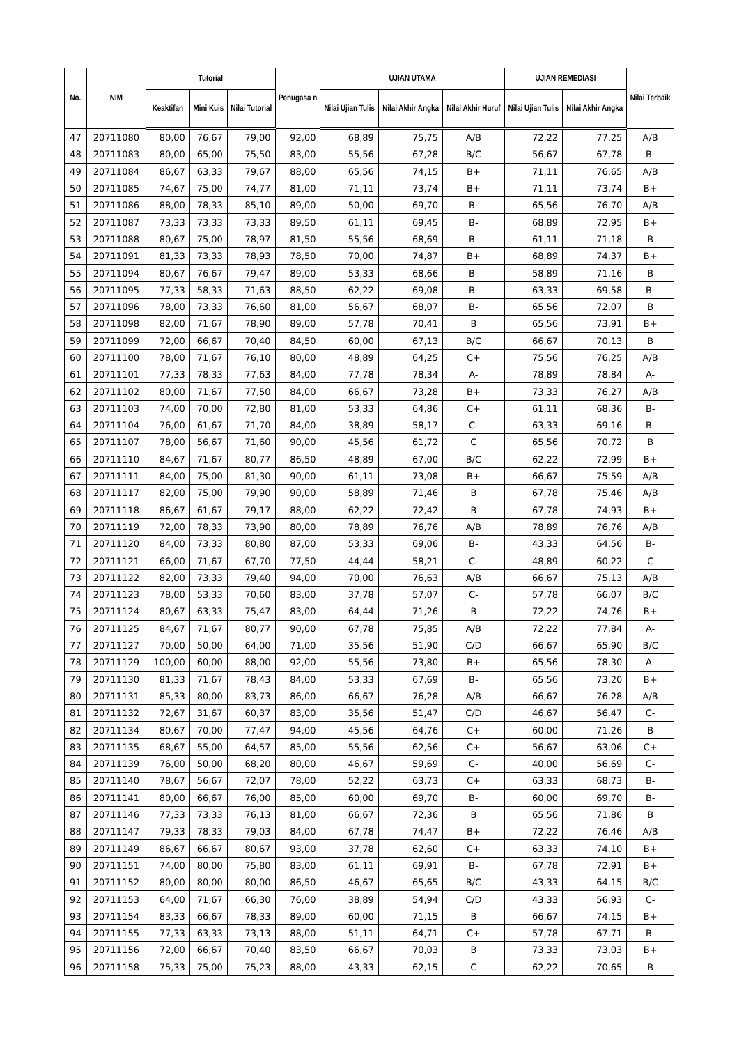| No. | NIM | Tutorial | | | Penugasa n | UJIAN UTAMA | | | UJIAN REMEDIASI | | Nilai Terbaik |
| --- | --- | --- | --- | --- | --- | --- | --- | --- | --- | --- | --- |
| | | Keaktifan | Mini Kuis | Nilai Tutorial | | Nilai Ujian Tulis | Nilai Akhir Angka | Nilai Akhir Huruf | Nilai Ujian Tulis | Nilai Akhir Angka | |
| 47 | 20711080 | 80,00 | 76,67 | 79,00 | 92,00 | 68,89 | 75,75 | A/B | 72,22 | 77,25 | A/B |
| 48 | 20711083 | 80,00 | 65,00 | 75,50 | 83,00 | 55,56 | 67,28 | B/C | 56,67 | 67,78 | B- |
| 49 | 20711084 | 86,67 | 63,33 | 79,67 | 88,00 | 65,56 | 74,15 | B+ | 71,11 | 76,65 | A/B |
| 50 | 20711085 | 74,67 | 75,00 | 74,77 | 81,00 | 71,11 | 73,74 | B+ | 71,11 | 73,74 | B+ |
| 51 | 20711086 | 88,00 | 78,33 | 85,10 | 89,00 | 50,00 | 69,70 | B- | 65,56 | 76,70 | A/B |
| 52 | 20711087 | 73,33 | 73,33 | 73,33 | 89,50 | 61,11 | 69,45 | B- | 68,89 | 72,95 | B+ |
| 53 | 20711088 | 80,67 | 75,00 | 78,97 | 81,50 | 55,56 | 68,69 | B- | 61,11 | 71,18 | B |
| 54 | 20711091 | 81,33 | 73,33 | 78,93 | 78,50 | 70,00 | 74,87 | B+ | 68,89 | 74,37 | B+ |
| 55 | 20711094 | 80,67 | 76,67 | 79,47 | 89,00 | 53,33 | 68,66 | B- | 58,89 | 71,16 | B |
| 56 | 20711095 | 77,33 | 58,33 | 71,63 | 88,50 | 62,22 | 69,08 | B- | 63,33 | 69,58 | B- |
| 57 | 20711096 | 78,00 | 73,33 | 76,60 | 81,00 | 56,67 | 68,07 | B- | 65,56 | 72,07 | B |
| 58 | 20711098 | 82,00 | 71,67 | 78,90 | 89,00 | 57,78 | 70,41 | B | 65,56 | 73,91 | B+ |
| 59 | 20711099 | 72,00 | 66,67 | 70,40 | 84,50 | 60,00 | 67,13 | B/C | 66,67 | 70,13 | B |
| 60 | 20711100 | 78,00 | 71,67 | 76,10 | 80,00 | 48,89 | 64,25 | C+ | 75,56 | 76,25 | A/B |
| 61 | 20711101 | 77,33 | 78,33 | 77,63 | 84,00 | 77,78 | 78,34 | A- | 78,89 | 78,84 | A- |
| 62 | 20711102 | 80,00 | 71,67 | 77,50 | 84,00 | 66,67 | 73,28 | B+ | 73,33 | 76,27 | A/B |
| 63 | 20711103 | 74,00 | 70,00 | 72,80 | 81,00 | 53,33 | 64,86 | C+ | 61,11 | 68,36 | B- |
| 64 | 20711104 | 76,00 | 61,67 | 71,70 | 84,00 | 38,89 | 58,17 | C- | 63,33 | 69,16 | B- |
| 65 | 20711107 | 78,00 | 56,67 | 71,60 | 90,00 | 45,56 | 61,72 | C | 65,56 | 70,72 | B |
| 66 | 20711110 | 84,67 | 71,67 | 80,77 | 86,50 | 48,89 | 67,00 | B/C | 62,22 | 72,99 | B+ |
| 67 | 20711111 | 84,00 | 75,00 | 81,30 | 90,00 | 61,11 | 73,08 | B+ | 66,67 | 75,59 | A/B |
| 68 | 20711117 | 82,00 | 75,00 | 79,90 | 90,00 | 58,89 | 71,46 | B | 67,78 | 75,46 | A/B |
| 69 | 20711118 | 86,67 | 61,67 | 79,17 | 88,00 | 62,22 | 72,42 | B | 67,78 | 74,93 | B+ |
| 70 | 20711119 | 72,00 | 78,33 | 73,90 | 80,00 | 78,89 | 76,76 | A/B | 78,89 | 76,76 | A/B |
| 71 | 20711120 | 84,00 | 73,33 | 80,80 | 87,00 | 53,33 | 69,06 | B- | 43,33 | 64,56 | B- |
| 72 | 20711121 | 66,00 | 71,67 | 67,70 | 77,50 | 44,44 | 58,21 | C- | 48,89 | 60,22 | C |
| 73 | 20711122 | 82,00 | 73,33 | 79,40 | 94,00 | 70,00 | 76,63 | A/B | 66,67 | 75,13 | A/B |
| 74 | 20711123 | 78,00 | 53,33 | 70,60 | 83,00 | 37,78 | 57,07 | C- | 57,78 | 66,07 | B/C |
| 75 | 20711124 | 80,67 | 63,33 | 75,47 | 83,00 | 64,44 | 71,26 | B | 72,22 | 74,76 | B+ |
| 76 | 20711125 | 84,67 | 71,67 | 80,77 | 90,00 | 67,78 | 75,85 | A/B | 72,22 | 77,84 | A- |
| 77 | 20711127 | 70,00 | 50,00 | 64,00 | 71,00 | 35,56 | 51,90 | C/D | 66,67 | 65,90 | B/C |
| 78 | 20711129 | 100,00 | 60,00 | 88,00 | 92,00 | 55,56 | 73,80 | B+ | 65,56 | 78,30 | A- |
| 79 | 20711130 | 81,33 | 71,67 | 78,43 | 84,00 | 53,33 | 67,69 | B- | 65,56 | 73,20 | B+ |
| 80 | 20711131 | 85,33 | 80,00 | 83,73 | 86,00 | 66,67 | 76,28 | A/B | 66,67 | 76,28 | A/B |
| 81 | 20711132 | 72,67 | 31,67 | 60,37 | 83,00 | 35,56 | 51,47 | C/D | 46,67 | 56,47 | C- |
| 82 | 20711134 | 80,67 | 70,00 | 77,47 | 94,00 | 45,56 | 64,76 | C+ | 60,00 | 71,26 | B |
| 83 | 20711135 | 68,67 | 55,00 | 64,57 | 85,00 | 55,56 | 62,56 | C+ | 56,67 | 63,06 | C+ |
| 84 | 20711139 | 76,00 | 50,00 | 68,20 | 80,00 | 46,67 | 59,69 | C- | 40,00 | 56,69 | C- |
| 85 | 20711140 | 78,67 | 56,67 | 72,07 | 78,00 | 52,22 | 63,73 | C+ | 63,33 | 68,73 | B- |
| 86 | 20711141 | 80,00 | 66,67 | 76,00 | 85,00 | 60,00 | 69,70 | B- | 60,00 | 69,70 | B- |
| 87 | 20711146 | 77,33 | 73,33 | 76,13 | 81,00 | 66,67 | 72,36 | B | 65,56 | 71,86 | B |
| 88 | 20711147 | 79,33 | 78,33 | 79,03 | 84,00 | 67,78 | 74,47 | B+ | 72,22 | 76,46 | A/B |
| 89 | 20711149 | 86,67 | 66,67 | 80,67 | 93,00 | 37,78 | 62,60 | C+ | 63,33 | 74,10 | B+ |
| 90 | 20711151 | 74,00 | 80,00 | 75,80 | 83,00 | 61,11 | 69,91 | B- | 67,78 | 72,91 | B+ |
| 91 | 20711152 | 80,00 | 80,00 | 80,00 | 86,50 | 46,67 | 65,65 | B/C | 43,33 | 64,15 | B/C |
| 92 | 20711153 | 64,00 | 71,67 | 66,30 | 76,00 | 38,89 | 54,94 | C/D | 43,33 | 56,93 | C- |
| 93 | 20711154 | 83,33 | 66,67 | 78,33 | 89,00 | 60,00 | 71,15 | B | 66,67 | 74,15 | B+ |
| 94 | 20711155 | 77,33 | 63,33 | 73,13 | 88,00 | 51,11 | 64,71 | C+ | 57,78 | 67,71 | B- |
| 95 | 20711156 | 72,00 | 66,67 | 70,40 | 83,50 | 66,67 | 70,03 | B | 73,33 | 73,03 | B+ |
| 96 | 20711158 | 75,33 | 75,00 | 75,23 | 88,00 | 43,33 | 62,15 | C | 62,22 | 70,65 | B |